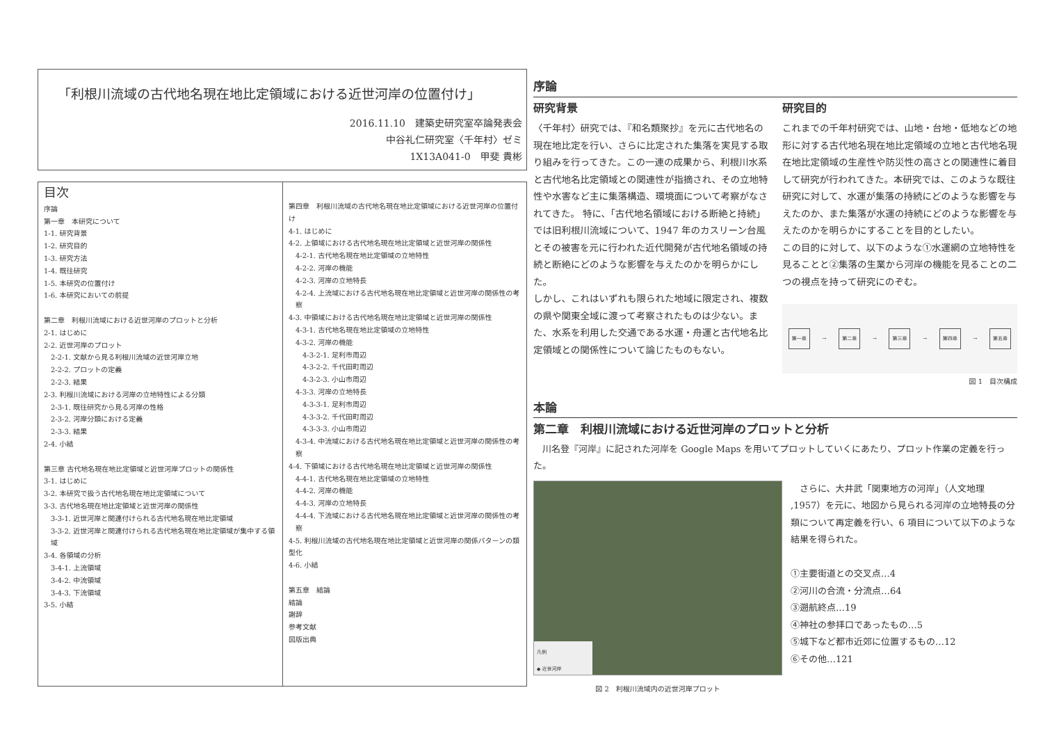「利根川流域の古代地名現在地比定領域における近世河岸の位置付け」
2016.11.10　建築史研究室卒論発表会
中谷礼仁研究室〈千年村〉ゼミ
1X13A041-0　甲斐 貴彬
目次
序論
第一章　本研究について
1-1. 研究背景
1-2. 研究目的
1-3. 研究方法
1-4. 既往研究
1-5. 本研究の位置付け
1-6. 本研究においての前提
第二章　利根川流域における近世河岸のプロットと分析
2-1. はじめに
2-2. 近世河岸のプロット
2-2-1. 文献から見る利根川流域の近世河岸立地
2-2-2. プロットの定義
2-2-3. 結果
2-3. 利根川流域における河岸の立地特性による分類
2-3-1. 既往研究から見る河岸の性格
2-3-2. 河岸分類における定義
2-3-3. 結果
2-4. 小結
第三章 古代地名現在地比定領域と近世河岸プロットの関係性
3-1. はじめに
3-2. 本研究で扱う古代地名現在地比定領域について
3-3. 古代地名現在地比定領域と近世河岸の関係性
3-3-1. 近世河岸と関連付けられる古代地名現在地比定領域
3-3-2. 近世河岸と関連付けられる古代地名現在地比定領域が集中する領域
3-4. 各領域の分析
3-4-1. 上流領域
3-4-2. 中流領域
3-4-3. 下流領域
3-5. 小結
第四章　利根川流域の古代地名現在地比定領域における近世河岸の位置付け
4-1. はじめに
4-2. 上領域における古代地名現在地比定領域と近世河岸の関係性
4-2-1. 古代地名現在地比定領域の立地特性
4-2-2. 河岸の機能
4-2-3. 河岸の立地特長
4-2-4. 上流域における古代地名現在地比定領域と近世河岸の関係性の考察
4-3. 中領域における古代地名現在地比定領域と近世河岸の関係性
4-3-1. 古代地名現在地比定領域の立地特性
4-3-2. 河岸の機能
4-3-2-1. 足利市周辺
4-3-2-2. 千代田町周辺
4-3-2-3. 小山市周辺
4-3-3. 河岸の立地特長
4-3-3-1. 足利市周辺
4-3-3-2. 千代田町周辺
4-3-3-3. 小山市周辺
4-3-4. 中流域における古代地名現在地比定領域と近世河岸の関係性の考察
4-4. 下領域における古代地名現在地比定領域と近世河岸の関係性
4-4-1. 古代地名現在地比定領域の立地特性
4-4-2. 河岸の機能
4-4-3. 河岸の立地特長
4-4-4. 下流域における古代地名現在地比定領域と近世河岸の関係性の考察
4-5. 利根川流域の古代地名現在地比定領域と近世河岸の関係パターンの類型化
4-6. 小結
第五章　結論
結論
謝辞
参考文献
図版出典
序論
研究背景
〈千年村〉研究では、『和名類聚抄』を元に古代地名の現在地比定を行い、さらに比定された集落を実見する取り組みを行ってきた。この一連の成果から、利根川水系と古代地名比定領域との関連性が指摘され、その立地特性や水害など主に集落構造、環境面について考察がなされてきた。 特に、「古代地名領域における断絶と持続」では旧利根川流域について、1947 年のカスリーン台風とその被害を元に行われた近代開発が古代地名領域の持続と断絶にどのような影響を与えたのかを明らかにした。
しかし、これはいずれも限られた地域に限定され、複数の県や関東全域に渡って考察されたものは少ない。また、水系を利用した交通である水運・舟運と古代地名比定領域との関係性について論じたものもない。
研究目的
これまでの千年村研究では、山地・台地・低地などの地形に対する古代地名現在地比定領域の立地と古代地名現在地比定領域の生産性や防災性の高さとの関連性に着目して研究が行われてきた。本研究では、このような既往研究に対して、水運が集落の持続にどのような影響を与えたのか、また集落が水運の持続にどのような影響を与えたのかを明らかにすることを目的としたい。
この目的に対して、以下のような①水運網の立地特性を見ることと②集落の生業から河岸の機能を見ることの二つの視点を持って研究にのぞむ。
第一章 → 第二章 → 第三章 → 第四章 → 第五章
図 1　目次構成
本論
第二章　利根川流域における近世河岸のプロットと分析
　川名登『河岸』に記された河岸を Google Maps を用いてプロットしていくにあたり、プロット作業の定義を行った。
凡例
◆ 近世河岸
図 2　利根川流域内の近世河岸プロット
　さらに、大井武「関東地方の河岸」（人文地理 ,1957）を元に、地図から見られる河岸の立地特長の分類について再定義を行い、6 項目について以下のような結果を得られた。
①主要街道との交叉点…4
②河川の合流・分流点…64
③遡航終点…19
④神社の参拝口であったもの…5
⑤城下など都市近郊に位置するもの…12
⑥その他…121